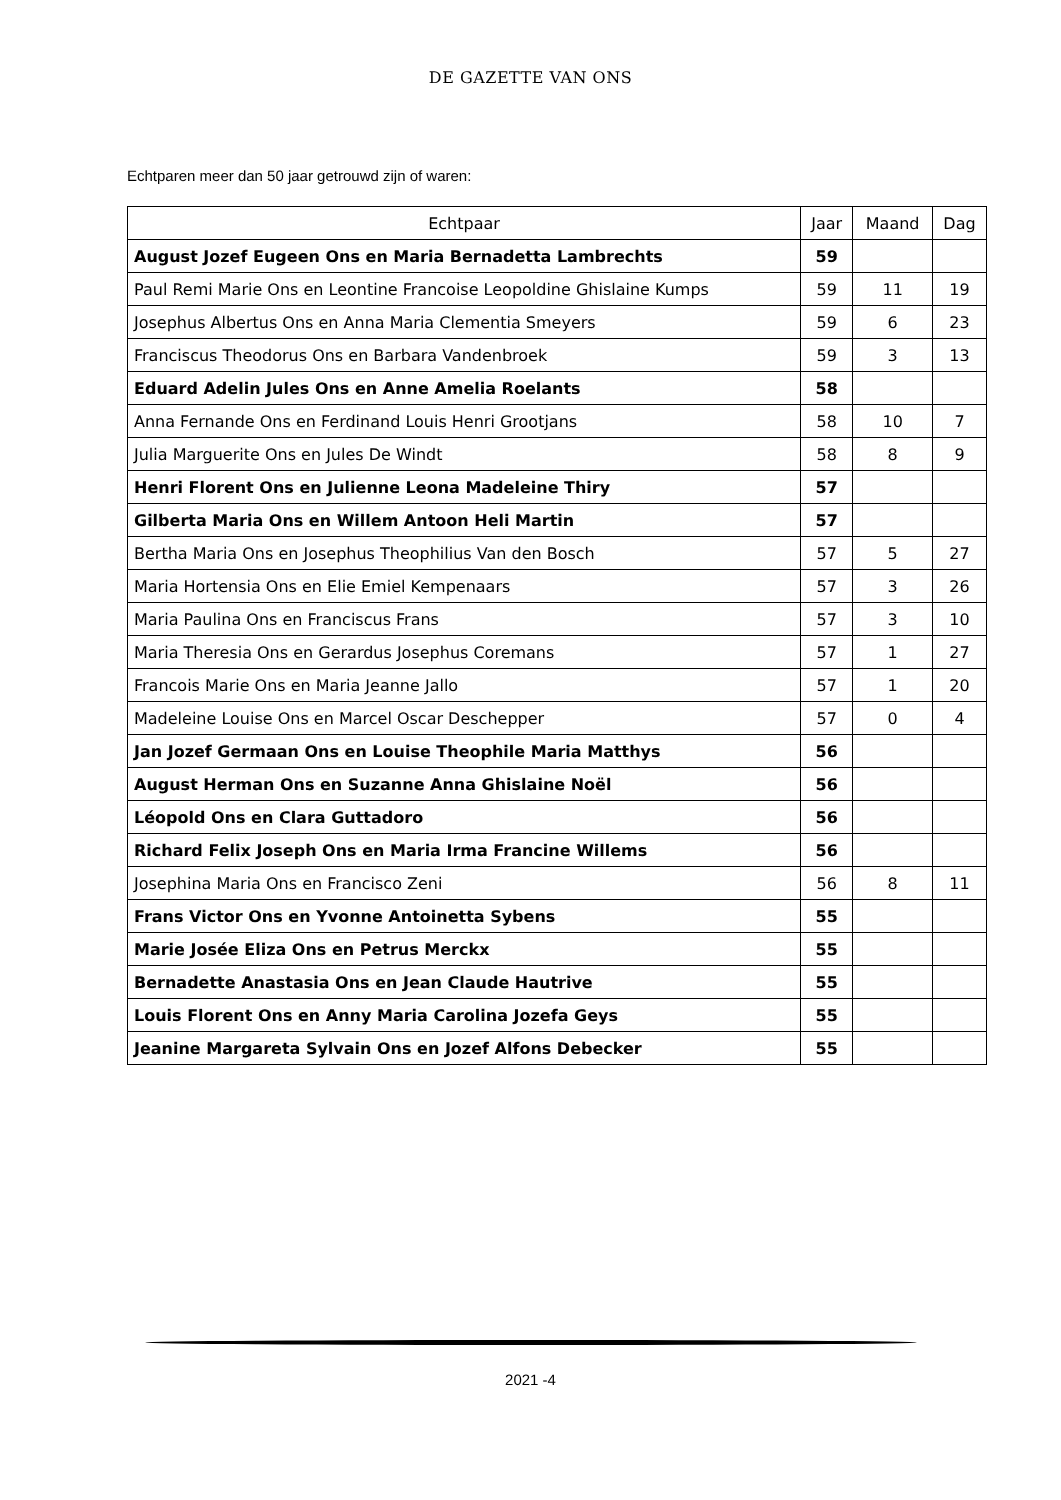DE GAZETTE VAN ONS
Echtparen meer dan 50 jaar getrouwd zijn of waren:
| Echtpaar | Jaar | Maand | Dag |
| --- | --- | --- | --- |
| August Jozef Eugeen Ons en Maria Bernadetta Lambrechts | 59 | | |
| Paul Remi Marie Ons en Leontine Francoise Leopoldine Ghislaine Kumps | 59 | 11 | 19 |
| Josephus Albertus Ons en Anna Maria Clementia Smeyers | 59 | 6 | 23 |
| Franciscus Theodorus Ons en Barbara Vandenbroek | 59 | 3 | 13 |
| Eduard Adelin Jules Ons en Anne Amelia Roelants | 58 | | |
| Anna Fernande Ons en Ferdinand Louis Henri Grootjans | 58 | 10 | 7 |
| Julia Marguerite Ons en Jules De Windt | 58 | 8 | 9 |
| Henri Florent Ons en Julienne Leona Madeleine Thiry | 57 | | |
| Gilberta Maria Ons en Willem Antoon Heli Martin | 57 | | |
| Bertha Maria Ons en Josephus Theophilius Van den Bosch | 57 | 5 | 27 |
| Maria Hortensia Ons en Elie Emiel Kempenaars | 57 | 3 | 26 |
| Maria Paulina Ons en Franciscus Frans | 57 | 3 | 10 |
| Maria Theresia Ons en Gerardus Josephus Coremans | 57 | 1 | 27 |
| Francois Marie Ons en Maria Jeanne Jallo | 57 | 1 | 20 |
| Madeleine Louise Ons en Marcel Oscar Deschepper | 57 | 0 | 4 |
| Jan Jozef Germaan Ons en Louise Theophile Maria Matthys | 56 | | |
| August Herman Ons en Suzanne Anna Ghislaine Noël | 56 | | |
| Léopold Ons en Clara Guttadoro | 56 | | |
| Richard Felix Joseph Ons en Maria Irma Francine Willems | 56 | | |
| Josephina Maria Ons en Francisco Zeni | 56 | 8 | 11 |
| Frans Victor Ons en Yvonne Antoinetta Sybens | 55 | | |
| Marie Josée Eliza Ons en Petrus Merckx | 55 | | |
| Bernadette Anastasia Ons en Jean Claude Hautrive | 55 | | |
| Louis Florent Ons en Anny Maria Carolina Jozefa Geys | 55 | | |
| Jeanine Margareta Sylvain Ons en Jozef Alfons Debecker | 55 | | |
2021 -4